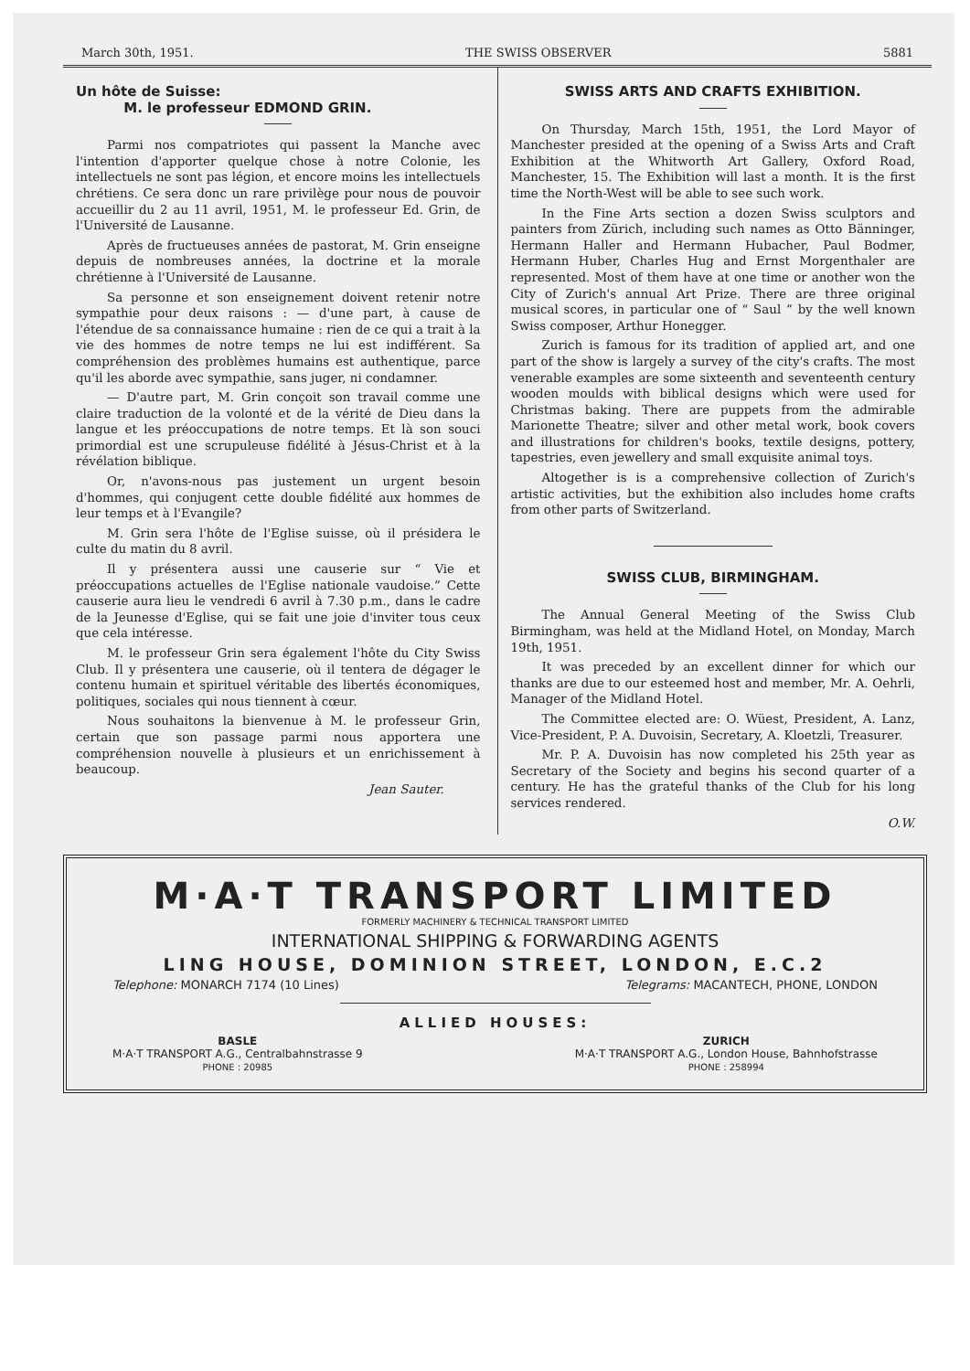March 30th, 1951. THE SWISS OBSERVER 5881
Un hôte de Suisse:
M. le professeur EDMOND GRIN.
Parmi nos compatriotes qui passent la Manche avec l'intention d'apporter quelque chose à notre Colonie, les intellectuels ne sont pas légion, et encore moins les intellectuels chrétiens. Ce sera donc un rare privilège pour nous de pouvoir accueillir du 2 au 11 avril, 1951, M. le professeur Ed. Grin, de l'Université de Lausanne.
Après de fructueuses années de pastorat, M. Grin enseigne depuis de nombreuses années, la doctrine et la morale chrétienne à l'Université de Lausanne.
Sa personne et son enseignement doivent retenir notre sympathie pour deux raisons : — d'une part, à cause de l'étendue de sa connaissance humaine : rien de ce qui a trait à la vie des hommes de notre temps ne lui est indifférent. Sa compréhension des problèmes humains est authentique, parce qu'il les aborde avec sympathie, sans juger, ni condamner.
— D'autre part, M. Grin conçoit son travail comme une claire traduction de la volonté et de la vérité de Dieu dans la langue et les préoccupations de notre temps. Et là son souci primordial est une scrupuleuse fidélité à Jésus-Christ et à la révélation biblique.
Or, n'avons-nous pas justement un urgent besoin d'hommes, qui conjugent cette double fidélité aux hommes de leur temps et à l'Evangile?
M. Grin sera l'hôte de l'Eglise suisse, où il présidera le culte du matin du 8 avril.
Il y présentera aussi une causerie sur “ Vie et préoccupations actuelles de l'Eglise nationale vaudoise.” Cette causerie aura lieu le vendredi 6 avril à 7.30 p.m., dans le cadre de la Jeunesse d'Eglise, qui se fait une joie d'inviter tous ceux que cela intéresse.
M. le professeur Grin sera également l'hôte du City Swiss Club. Il y présentera une causerie, où il tentera de dégager le contenu humain et spirituel véritable des libertés économiques, politiques, sociales qui nous tiennent à cœur.
Nous souhaitons la bienvenue à M. le professeur Grin, certain que son passage parmi nous apportera une compréhension nouvelle à plusieurs et un enrichissement à beaucoup.
Jean Sauter.
SWISS ARTS AND CRAFTS EXHIBITION.
On Thursday, March 15th, 1951, the Lord Mayor of Manchester presided at the opening of a Swiss Arts and Craft Exhibition at the Whitworth Art Gallery, Oxford Road, Manchester, 15. The Exhibition will last a month. It is the first time the North-West will be able to see such work.
In the Fine Arts section a dozen Swiss sculptors and painters from Zürich, including such names as Otto Bänninger, Hermann Haller and Hermann Hubacher, Paul Bodmer, Hermann Huber, Charles Hug and Ernst Morgenthaler are represented. Most of them have at one time or another won the City of Zurich's annual Art Prize. There are three original musical scores, in particular one of “ Saul ” by the well known Swiss composer, Arthur Honegger.
Zurich is famous for its tradition of applied art, and one part of the show is largely a survey of the city's crafts. The most venerable examples are some sixteenth and seventeenth century wooden moulds with biblical designs which were used for Christmas baking. There are puppets from the admirable Marionette Theatre; silver and other metal work, book covers and illustrations for children's books, textile designs, pottery, tapestries, even jewellery and small exquisite animal toys.
Altogether is is a comprehensive collection of Zurich's artistic activities, but the exhibition also includes home crafts from other parts of Switzerland.
SWISS CLUB, BIRMINGHAM.
The Annual General Meeting of the Swiss Club Birmingham, was held at the Midland Hotel, on Monday, March 19th, 1951.
It was preceded by an excellent dinner for which our thanks are due to our esteemed host and member, Mr. A. Oehrli, Manager of the Midland Hotel.
The Committee elected are: O. Wüest, President, A. Lanz, Vice-President, P. A. Duvoisin, Secretary, A. Kloetzli, Treasurer.
Mr. P. A. Duvoisin has now completed his 25th year as Secretary of the Society and begins his second quarter of a century. He has the grateful thanks of the Club for his long services rendered.
O.W.
M·A·T TRANSPORT LIMITED
FORMERLY MACHINERY & TECHNICAL TRANSPORT LIMITED
INTERNATIONAL SHIPPING & FORWARDING AGENTS
LING HOUSE, DOMINION STREET, LONDON, E.C.2
Telephone: MONARCH 7174 (10 Lines) Telegrams: MACANTECH, PHONE, LONDON
ALLIED HOUSES:
BASLE
M·A·T TRANSPORT A.G., Centralbahnstrasse 9
PHONE : 20985
ZURICH
M·A·T TRANSPORT A.G., London House, Bahnhofstrasse
PHONE : 258994